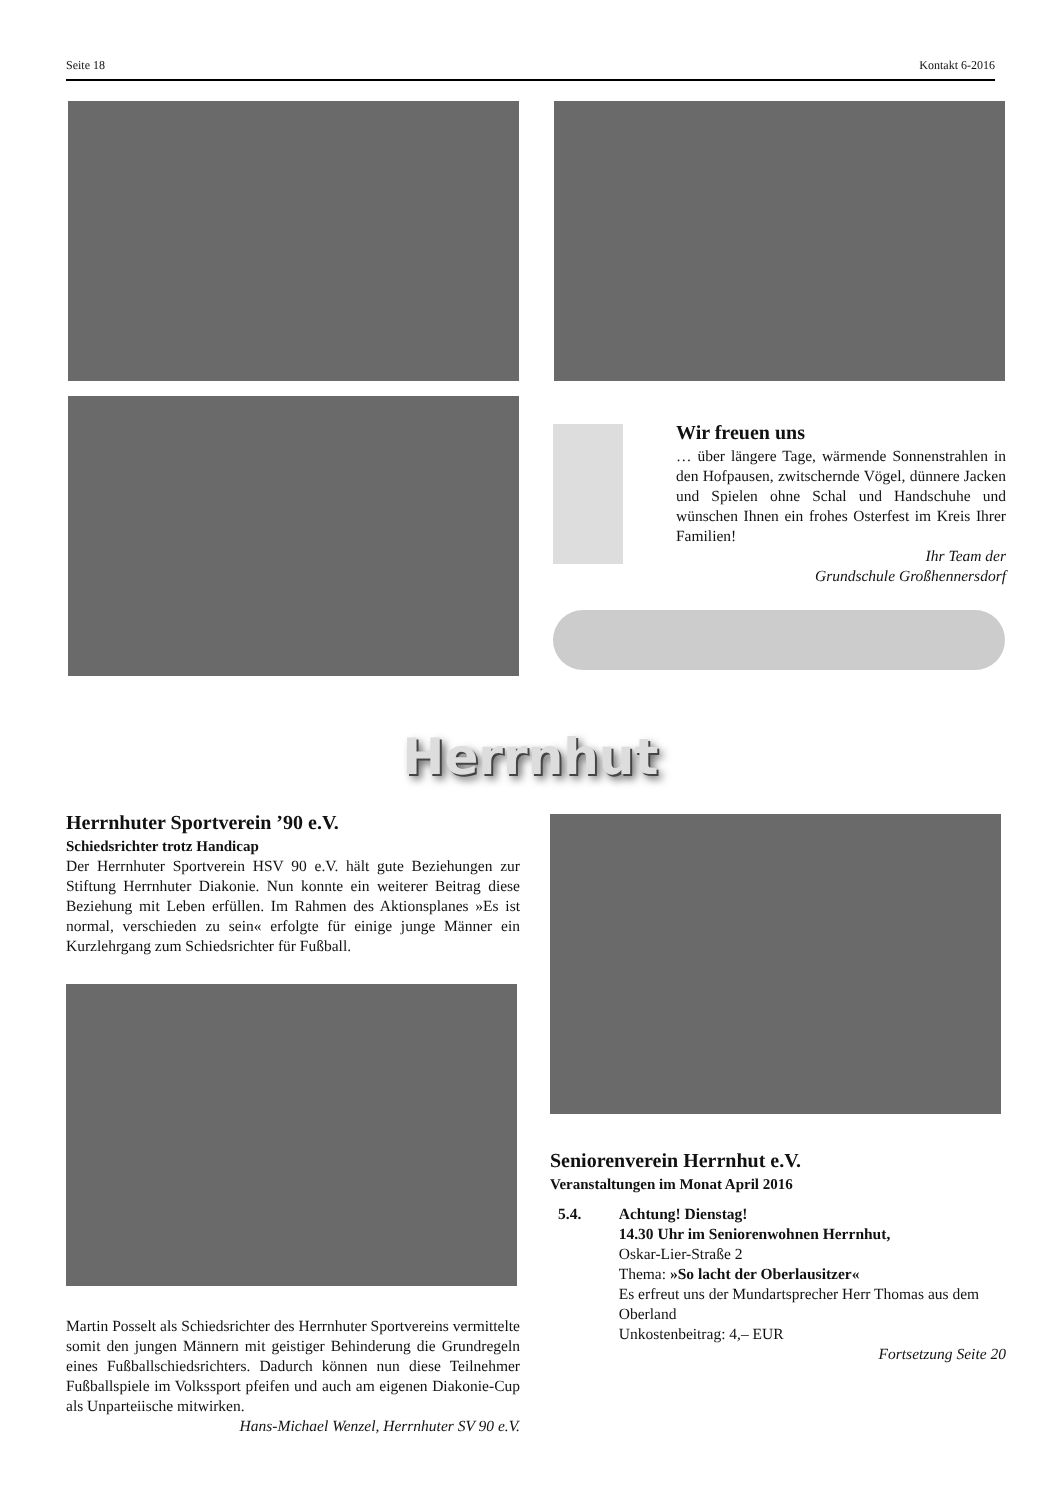Seite 18 Kontakt 6-2016
Wir freuen uns
… über längere Tage, wärmende Sonnenstrahlen in den Hofpausen, zwitschernde Vögel, dünnere Jacken und Spielen ohne Schal und Handschuhe und wünschen Ihnen ein frohes Osterfest im Kreis Ihrer Familien!
Ihr Team der
Grundschule Großhennersdorf
Herrnhut
Herrnhuter Sportverein ’90 e.V.
Schiedsrichter trotz Handicap
Der Herrnhuter Sportverein HSV 90 e.V. hält gute Beziehungen zur Stiftung Herrnhuter Diakonie. Nun konnte ein weiterer Beitrag diese Beziehung mit Leben erfüllen. Im Rahmen des Aktionsplanes »Es ist normal, verschieden zu sein« erfolgte für einige junge Männer ein Kurzlehrgang zum Schiedsrichter für Fußball.
Martin Posselt als Schiedsrichter des Herrnhuter Sportvereins vermittelte somit den jungen Männern mit geistiger Behinderung die Grundregeln eines Fußballschiedsrichters. Dadurch können nun diese Teilnehmer Fußballspiele im Volkssport pfeifen und auch am eigenen Diakonie-Cup als Unparteiische mitwirken.
Hans-Michael Wenzel, Herrnhuter SV 90 e.V.
Seniorenverein Herrnhut e.V.
Veranstaltungen im Monat April 2016
5.4. Achtung! Dienstag!
14.30 Uhr im Seniorenwohnen Herrnhut,
Oskar-Lier-Straße 2
Thema: »So lacht der Oberlausitzer«
Es erfreut uns der Mundartsprecher Herr Thomas aus dem Oberland
Unkostenbeitrag: 4,– EUR
Fortsetzung Seite 20